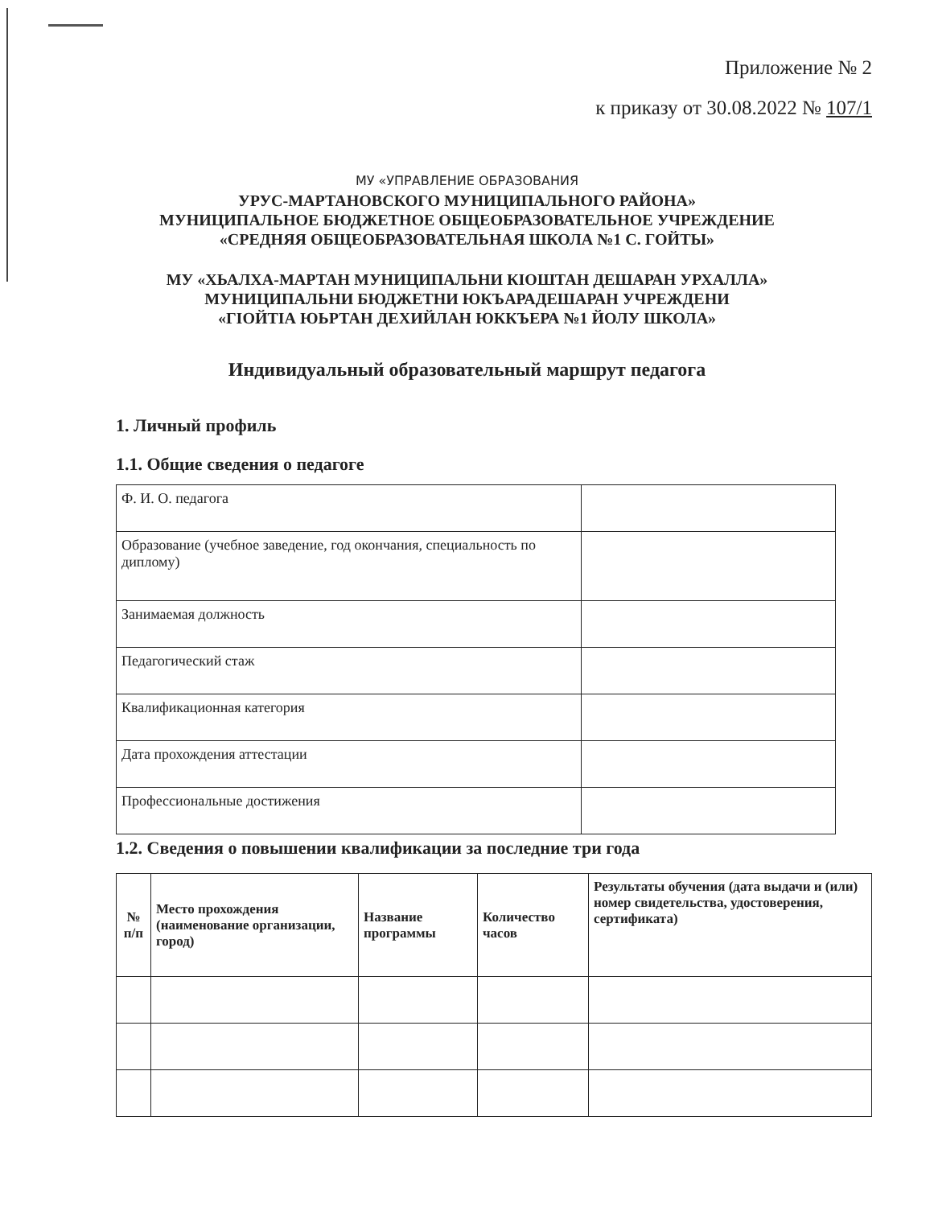Приложение № 2
к приказу от 30.08.2022 № 107/1
МУ «УПРАВЛЕНИЕ ОБРАЗОВАНИЯ
УРУС-МАРТАНОВСКОГО МУНИЦИПАЛЬНОГО РАЙОНА»
МУНИЦИПАЛЬНОЕ БЮДЖЕТНОЕ ОБЩЕОБРАЗОВАТЕЛЬНОЕ УЧРЕЖДЕНИЕ
«СРЕДНЯЯ ОБЩЕОБРАЗОВАТЕЛЬНАЯ ШКОЛА №1 С. ГОЙТЫ»
МУ «ХЬАЛХА-МАРТАН МУНИЦИПАЛЬНИ КIОШТАН ДЕШАРАН УРХАЛЛА»
МУНИЦИПАЛЬНИ БЮДЖЕТНИ ЮКЪАРАДЕШАРАН УЧРЕЖДЕНИ
«ГIОЙТIА ЮЬРТАН ДЕХИЙЛАН ЮККЪЕРА №1 ЙОЛУ ШКОЛА»
Индивидуальный образовательный маршрут педагога
1. Личный профиль
1.1. Общие сведения о педагоге
| Ф. И. О. педагога | |
| Образование (учебное заведение, год окончания, специальность по диплому) | |
| Занимаемая должность | |
| Педагогический стаж | |
| Квалификационная категория | |
| Дата прохождения аттестации | |
| Профессиональные достижения | |
1.2. Сведения о повышении квалификации за последние три года
| № п/п | Место прохождения (наименование организации, город) | Название программы | Количество часов | Результаты обучения (дата выдачи и (или) номер свидетельства, удостоверения, сертификата) |
| --- | --- | --- | --- | --- |